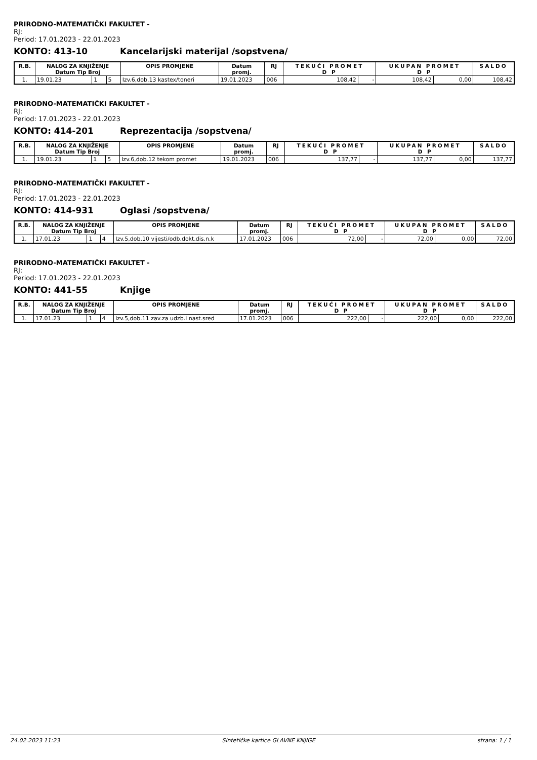PRIRODNO-MATEMATIČKI FAKULTET -
RJ:
Period: 17.01.2023 - 22.01.2023
KONTO: 413-10 Kancelarijski materijal /sopstvena/
| R.B. | NALOG ZA KNJIŽENJE Datum Tip Broj | | | OPIS PROMJENE | Datum promj. | RJ | TEKUĆI PROMET D P | | UKUPAN PROMET D P | | SALDO |
| --- | --- | --- | --- | --- | --- | --- | --- | --- | --- | --- | --- |
| 1. | 19.01.23 | 1 | 5 | Izv.6,dob.13 kastex/toneri | 19.01.2023 | 006 | 108,42 | - | 108,42 | 0,00 | 108,42 |
PRIRODNO-MATEMATIČKI FAKULTET -
RJ:
Period: 17.01.2023 - 22.01.2023
KONTO: 414-201 Reprezentacija /sopstvena/
| R.B. | NALOG ZA KNJIŽENJE Datum Tip Broj | | | OPIS PROMJENE | Datum promj. | RJ | TEKUĆI PROMET D P | | UKUPAN PROMET D P | | SALDO |
| --- | --- | --- | --- | --- | --- | --- | --- | --- | --- | --- | --- |
| 1. | 19.01.23 | 1 | 5 | Izv.6,dob.12 tekom promet | 19.01.2023 | 006 | 137,77 | - | 137,77 | 0,00 | 137,77 |
PRIRODNO-MATEMATIČKI FAKULTET -
RJ:
Period: 17.01.2023 - 22.01.2023
KONTO: 414-931 Oglasi /sopstvena/
| R.B. | NALOG ZA KNJIŽENJE Datum Tip Broj | | | OPIS PROMJENE | Datum promj. | RJ | TEKUĆI PROMET D P | | UKUPAN PROMET D P | | SALDO |
| --- | --- | --- | --- | --- | --- | --- | --- | --- | --- | --- | --- |
| 1. | 17.01.23 | 1 | 4 | Izv.5,dob.10 vijesti/odb.dokt.dis.n.k | 17.01.2023 | 006 | 72,00 | - | 72,00 | 0,00 | 72,00 |
PRIRODNO-MATEMATIČKI FAKULTET -
RJ:
Period: 17.01.2023 - 22.01.2023
KONTO: 441-55 Knjige
| R.B. | NALOG ZA KNJIŽENJE Datum Tip Broj | | | OPIS PROMJENE | Datum promj. | RJ | TEKUĆI PROMET D P | | UKUPAN PROMET D P | | SALDO |
| --- | --- | --- | --- | --- | --- | --- | --- | --- | --- | --- | --- |
| 1. | 17.01.23 | 1 | 4 | Izv.5,dob.11 zav.za udzb.i nast.sred | 17.01.2023 | 006 | 222,00 | - | 222,00 | 0,00 | 222,00 |
24.02.2023 11:23 Sintetičke kartice GLAVNE KNJIGE strana: 1 / 1